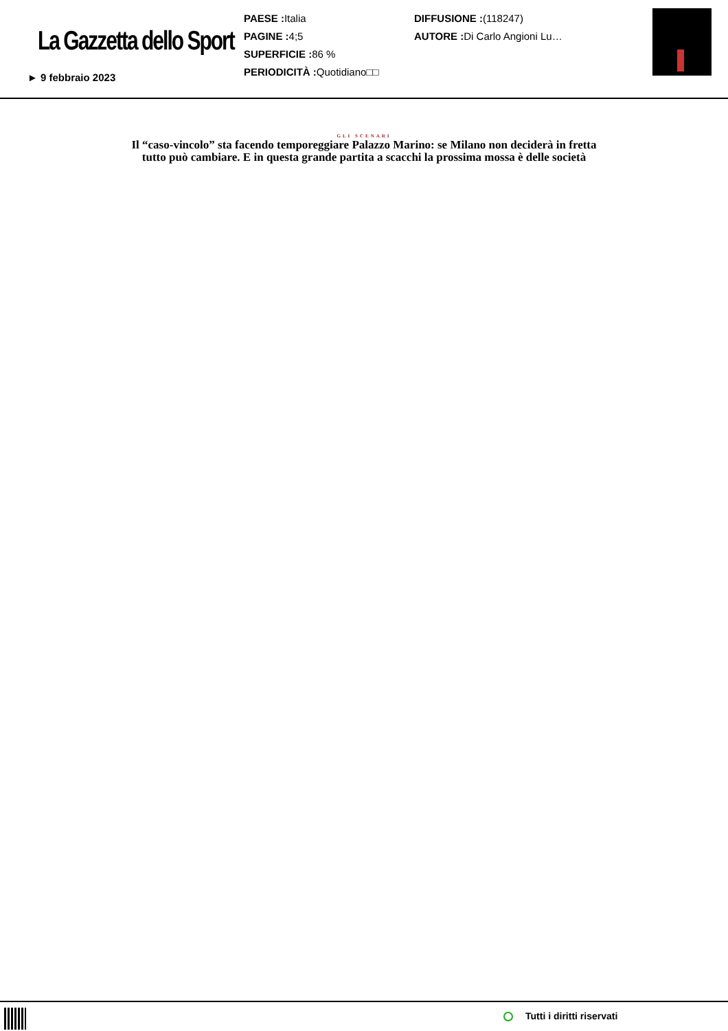La Gazzetta dello Sport
► 9 febbraio 2023
PAESE : Italia
PAGINE : 4;5
SUPERFICIE : 86 %
PERIODICITÀ : Quotidiano□□
DIFFUSIONE :(118247)
AUTORE : Di Carlo Angioni Lu…
GLI SCENARI
Il “caso-vincolo” sta facendo temporeggiare Palazzo Marino: se Milano non deciderà in fretta
tutto può cambiare. E in questa grande partita a scacchi la prossima mossa è delle società
Tutti i diritti riservati